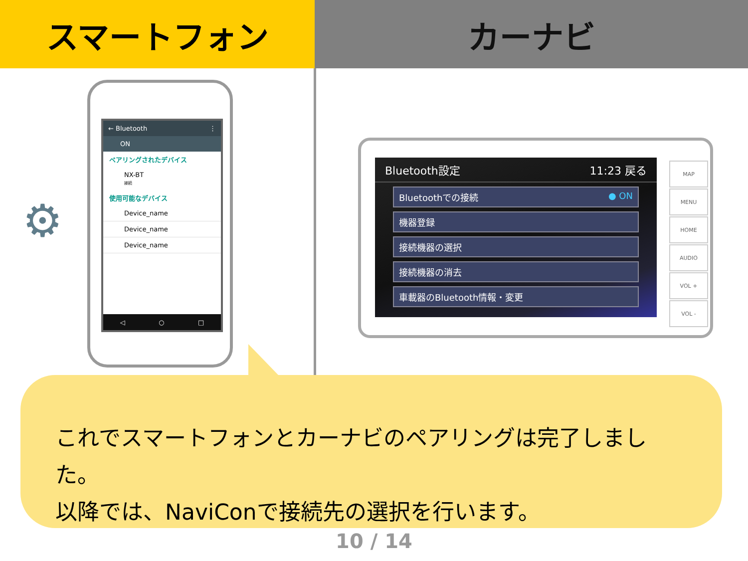スマートフォン カーナビ
⚙
← Bluetooth ⋮
ON
ペアリングされたデバイス
NX-BT
接続
使用可能なデバイス
Device_name
Device_name
Device_name
◁ ○ □
Bluetooth設定 11:23 戻る
Bluetoothでの接続 ● ON
機器登録
接続機器の選択
接続機器の消去
車載器のBluetooth情報・変更
MAP
MENU
HOME
AUDIO
VOL +
VOL -
これでスマートフォンとカーナビのペアリングは完了しました。
以降では、NaviConで接続先の選択を行います。
10 / 14